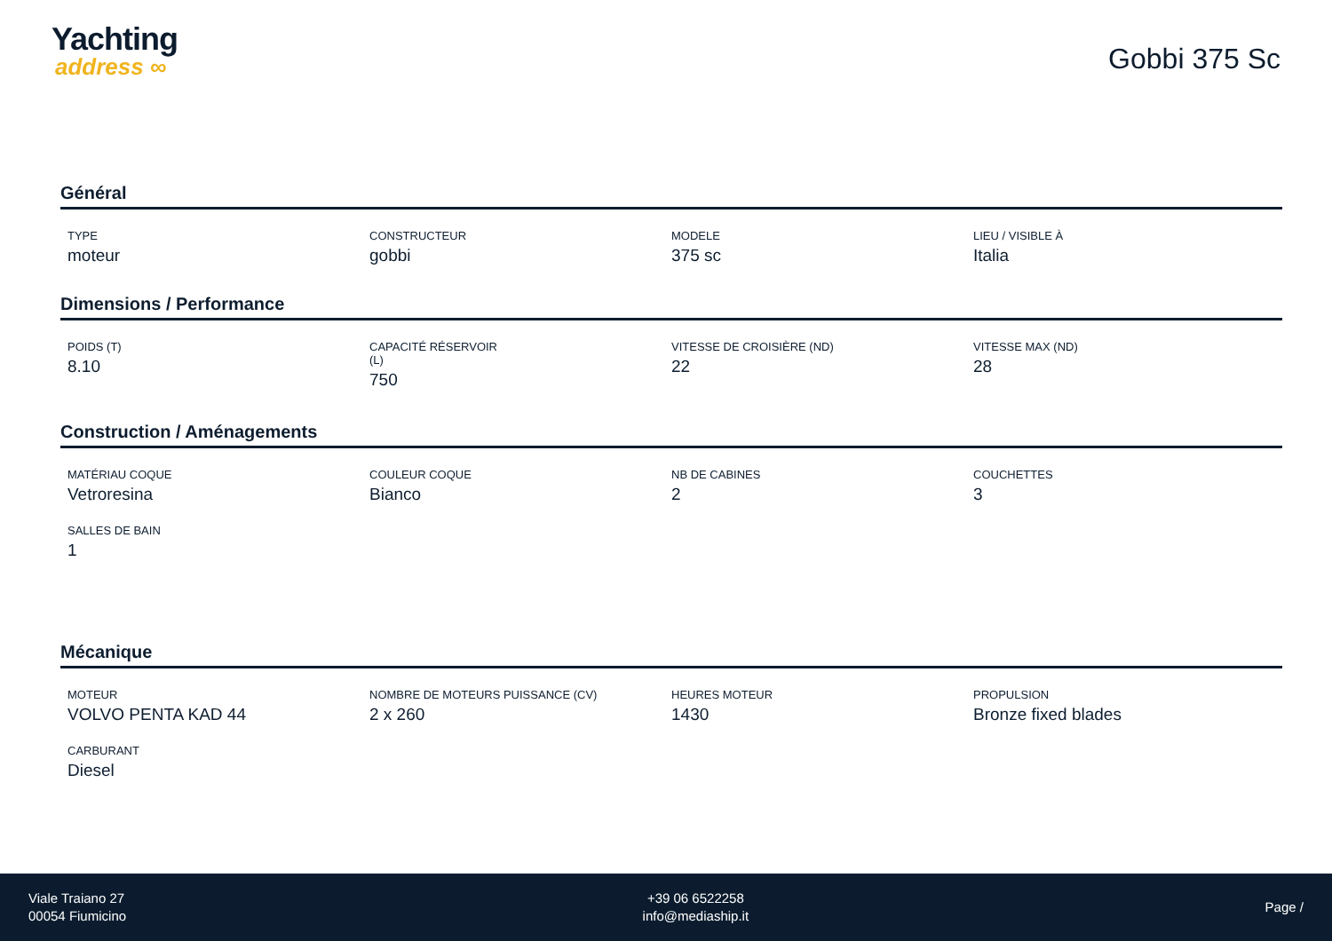Yachting
address ∞
Gobbi 375 Sc
Général
TYPE
moteur
CONSTRUCTEUR
gobbi
MODELE
375 sc
LIEU / VISIBLE À
Italia
Dimensions / Performance
POIDS (T)
8.10
CAPACITÉ RÉSERVOIR
(L)
750
VITESSE DE CROISIÈRE (ND)
22
VITESSE MAX (ND)
28
Construction / Aménagements
MATÉRIAU COQUE
Vetroresina
COULEUR COQUE
Bianco
NB DE CABINES
2
COUCHETTES
3
SALLES DE BAIN
1
Mécanique
MOTEUR
VOLVO PENTA KAD 44
NOMBRE DE MOTEURS PUISSANCE (CV)
2 x 260
HEURES MOTEUR
1430
PROPULSION
Bronze fixed blades
CARBURANT
Diesel
Viale Traiano 27
00054 Fiumicino
+39 06 6522258
info@mediaship.it
Page /